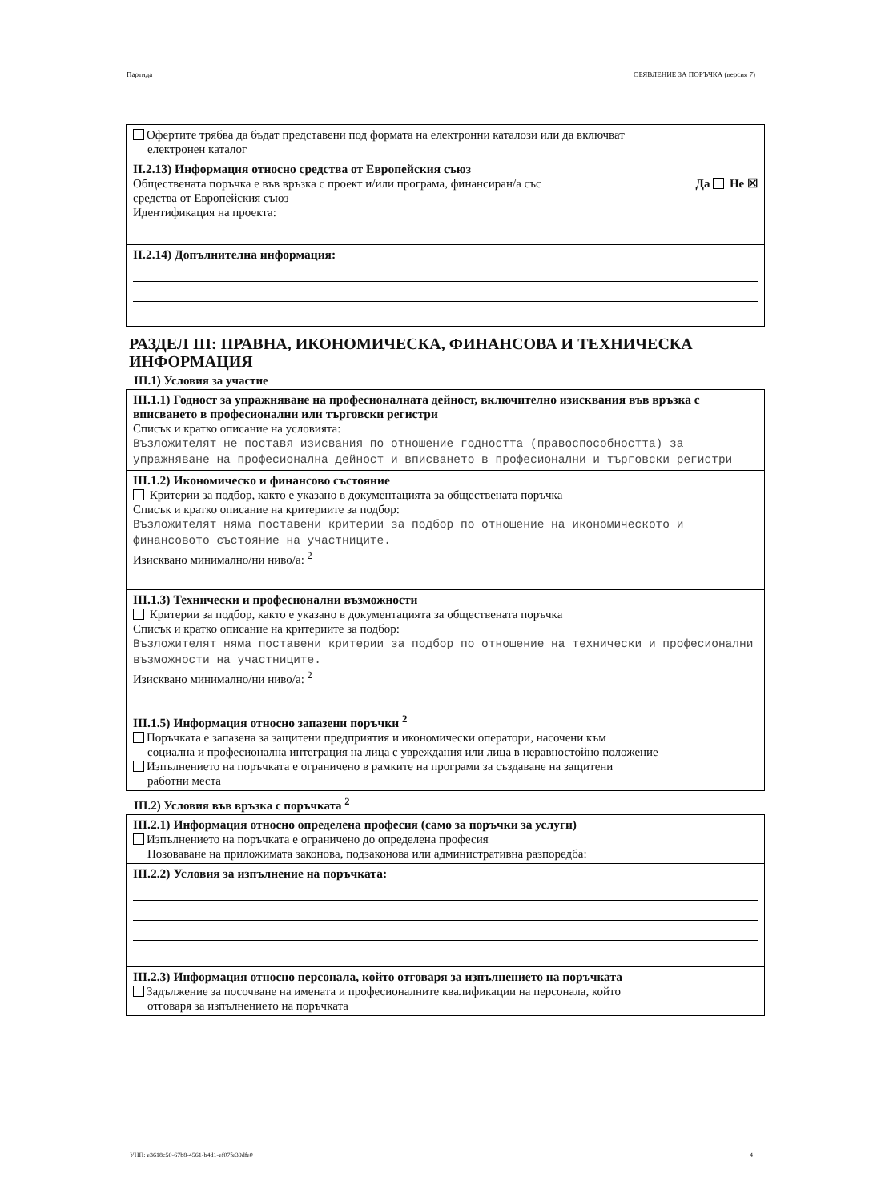Партида ОБЯВЛЕНИЕ ЗА ПОРЪЧКА (версия 7)
Офертите трябва да бъдат представени под формата на електронни каталози или да включват
електронен каталог
II.2.13) Информация относно средства от Европейския съюз
Обществената поръчка е във връзка с проект и/или програма, финансиран/а със
средства от Европейския съюз Да Не ☒
Идентификация на проекта:
II.2.14) Допълнителна информация:
РАЗДЕЛ III: ПРАВНА, ИКОНОМИЧЕСКА, ФИНАНСОВА И ТЕХНИЧЕСКА ИНФОРМАЦИЯ
III.1) Условия за участие
III.1.1) Годност за упражняване на професионалната дейност, включително изисквания във връзка с вписването в професионални или търговски регистри
Списък и кратко описание на условията:
Възложителят не поставя изисвания по отношение годността (правоспособността) за упражняване на професионална дейност и вписването в професионални и търговски регистри
III.1.2) Икономическо и финансово състояние
Критерии за подбор, както е указано в документацията за обществената поръчка
Списък и кратко описание на критериите за подбор:
Възложителят няма поставени критерии за подбор по отношение на икономическото и финансовото състояние на участниците.
Изисквано минимално/ни ниво/а: <sup>2</sup>
III.1.3) Технически и професионални възможности
Критерии за подбор, както е указано в документацията за обществената поръчка
Списък и кратко описание на критериите за подбор:
Възложителят няма поставени критерии за подбор по отношение на технически и професионални възможности на участниците.
Изисквано минимално/ни ниво/а: <sup>2</sup>
III.1.5) Информация относно запазени поръчки <sup>2</sup>
Поръчката е запазена за защитени предприятия и икономически оператори, насочени към
социална и професионална интеграция на лица с увреждания или лица в неравностойно положение
Изпълнението на поръчката е ограничено в рамките на програми за създаване на защитени
работни места
III.2) Условия във връзка с поръчката <sup>2</sup>
III.2.1) Информация относно определена професия (само за поръчки за услуги)
Изпълнението на поръчката е ограничено до определена професия
Позоваване на приложимата законова, подзаконова или административна разпоредба:
III.2.2) Условия за изпълнение на поръчката:
III.2.3) Информация относно персонала, който отговаря за изпълнението на поръчката
Задължение за посочване на имената и професионалните квалификации на персонала, който
отговаря за изпълнението на поръчката
УНП: e3618c50-67b8-4561-b4d1-ef07fe39dfe0 4